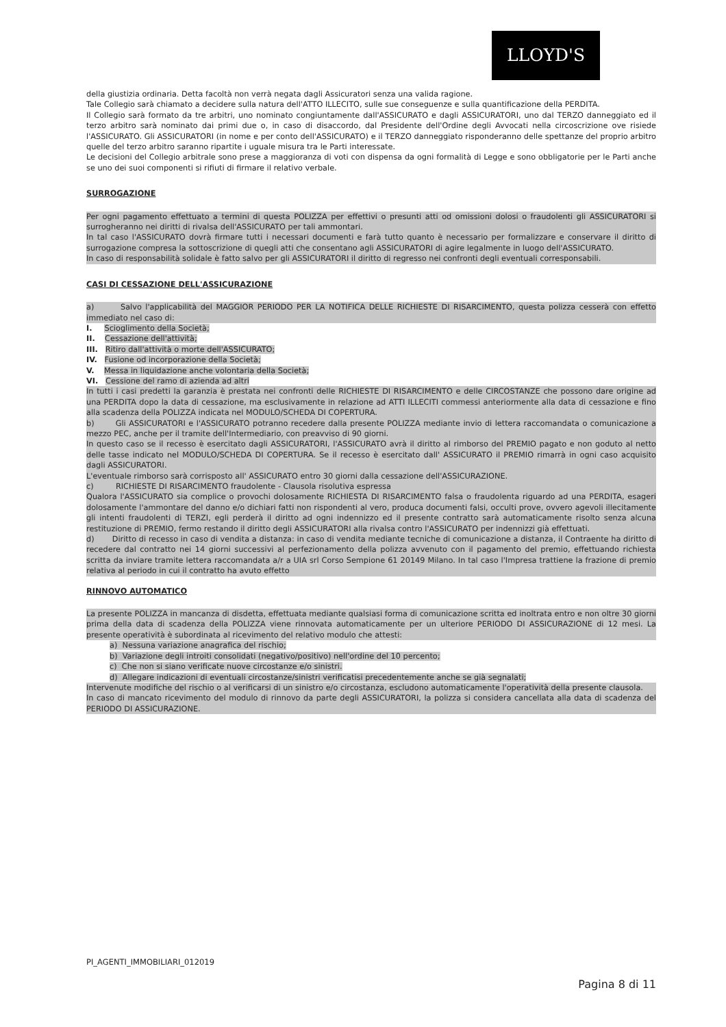LLOYD'S
della giustizia ordinaria. Detta facoltà non verrà negata dagli Assicuratori senza una valida ragione.
Tale Collegio sarà chiamato a decidere sulla natura dell'ATTO ILLECITO, sulle sue conseguenze e sulla quantificazione della PERDITA.
Il Collegio sarà formato da tre arbitri, uno nominato congiuntamente dall'ASSICURATO e dagli ASSICURATORI, uno dal TERZO danneggiato ed il terzo arbitro sarà nominato dai primi due o, in caso di disaccordo, dal Presidente dell'Ordine degli Avvocati nella circoscrizione ove risiede l'ASSICURATO. Gli ASSICURATORI (in nome e per conto dell'ASSICURATO) e il TERZO danneggiato risponderanno delle spettanze del proprio arbitro quelle del terzo arbitro saranno ripartite i uguale misura tra le Parti interessate.
Le decisioni del Collegio arbitrale sono prese a maggioranza di voti con dispensa da ogni formalità di Legge e sono obbligatorie per le Parti anche se uno dei suoi componenti si rifiuti di firmare il relativo verbale.
SURROGAZIONE
Per ogni pagamento effettuato a termini di questa POLIZZA per effettivi o presunti atti od omissioni dolosi o fraudolenti gli ASSICURATORI si surrogheranno nei diritti di rivalsa dell'ASSICURATO per tali ammontari.
In tal caso l'ASSICURATO dovrà firmare tutti i necessari documenti e farà tutto quanto è necessario per formalizzare e conservare il diritto di surrogazione compresa la sottoscrizione di quegli atti che consentano agli ASSICURATORI di agire legalmente in luogo dell'ASSICURATO.
In caso di responsabilità solidale è fatto salvo per gli ASSICURATORI il diritto di regresso nei confronti degli eventuali corresponsabili.
CASI DI CESSAZIONE DELL'ASSICURAZIONE
a) Salvo l'applicabilità del MAGGIOR PERIODO PER LA NOTIFICA DELLE RICHIESTE DI RISARCIMENTO, questa polizza cesserà con effetto immediato nel caso di:
I. Scioglimento della Società;
II. Cessazione dell'attività;
III. Ritiro dall'attività o morte dell'ASSICURATO;
IV. Fusione od incorporazione della Società;
V. Messa in liquidazione anche volontaria della Società;
VI. Cessione del ramo di azienda ad altri
In tutti i casi predetti la garanzia è prestata nei confronti delle RICHIESTE DI RISARCIMENTO e delle CIRCOSTANZE che possono dare origine ad una PERDITA dopo la data di cessazione, ma esclusivamente in relazione ad ATTI ILLECITI commessi anteriormente alla data di cessazione e fino alla scadenza della POLIZZA indicata nel MODULO/SCHEDA DI COPERTURA.
b) Gli ASSICURATORI e l'ASSICURATO potranno recedere dalla presente POLIZZA mediante invio di lettera raccomandata o comunicazione a mezzo PEC, anche per il tramite dell'Intermediario, con preavviso di 90 giorni.
In questo caso se il recesso è esercitato dagli ASSICURATORI, l'ASSICURATO avrà il diritto al rimborso del PREMIO pagato e non goduto al netto delle tasse indicato nel MODULO/SCHEDA DI COPERTURA. Se il recesso è esercitato dall' ASSICURATO il PREMIO rimarrà in ogni caso acquisito dagli ASSICURATORI.
L'eventuale rimborso sarà corrisposto all' ASSICURATO entro 30 giorni dalla cessazione dell'ASSICURAZIONE.
c) RICHIESTE DI RISARCIMENTO fraudolente - Clausola risolutiva espressa
Qualora l'ASSICURATO sia complice o provochi dolosamente RICHIESTA DI RISARCIMENTO falsa o fraudolenta riguardo ad una PERDITA, esageri dolosamente l'ammontare del danno e/o dichiari fatti non rispondenti al vero, produca documenti falsi, occulti prove, ovvero agevoli illecitamente gli intenti fraudolenti di TERZI, egli perderà il diritto ad ogni indennizzo ed il presente contratto sarà automaticamente risolto senza alcuna restituzione di PREMIO, fermo restando il diritto degli ASSICURATORI alla rivalsa contro l'ASSICURATO per indennizzi già effettuati.
d) Diritto di recesso in caso di vendita a distanza: in caso di vendita mediante tecniche di comunicazione a distanza, il Contraente ha diritto di recedere dal contratto nei 14 giorni successivi al perfezionamento della polizza avvenuto con il pagamento del premio, effettuando richiesta scritta da inviare tramite lettera raccomandata a/r a UIA srl Corso Sempione 61 20149 Milano. In tal caso l'Impresa trattiene la frazione di premio relativa al periodo in cui il contratto ha avuto effetto
RINNOVO AUTOMATICO
La presente POLIZZA in mancanza di disdetta, effettuata mediante qualsiasi forma di comunicazione scritta ed inoltrata entro e non oltre 30 giorni prima della data di scadenza della POLIZZA viene rinnovata automaticamente per un ulteriore PERIODO DI ASSICURAZIONE di 12 mesi. La presente operatività è subordinata al ricevimento del relativo modulo che attesti:
a) Nessuna variazione anagrafica del rischio;
b) Variazione degli introiti consolidati (negativo/positivo) nell'ordine del 10 percento;
c) Che non si siano verificate nuove circostanze e/o sinistri.
d) Allegare indicazioni di eventuali circostanze/sinistri verificatisi precedentemente anche se già segnalati;
Intervenute modifiche del rischio o al verificarsi di un sinistro e/o circostanza, escludono automaticamente l'operatività della presente clausola.
In caso di mancato ricevimento del modulo di rinnovo da parte degli ASSICURATORI, la polizza si considera cancellata alla data di scadenza del PERIODO DI ASSICURAZIONE.
PI_AGENTI_IMMOBILIARI_012019
Pagina 8 di 11